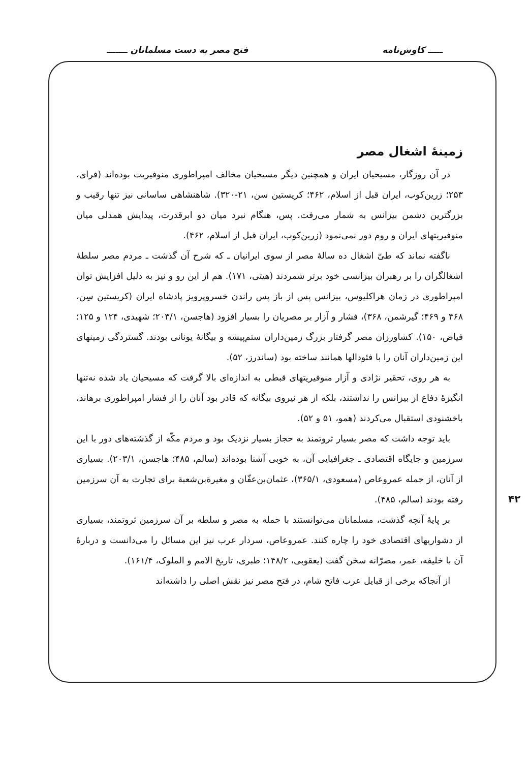ـــــ کاوش‌نامه فتح مصر به دست مسلمانان ـــــــ
زمینهٔ اشغال مصر
در آن روزگار، مسیحیان ایران و همچنین دیگر مسیحیان مخالف امپراطوری منوفیریت بوده‌اند (فرای، ۲۵۳؛ زرین‌کوب، ایران قبل از اسلام، ۴۶۲؛ کریستین سن، ۲۱-۳۲۰). شاهنشاهی ساسانی نیز تنها رقیب و بزرگترین دشمن بیزانس به شمار می‌رفت. پس، هنگام نبرد میان دو ابرقدرت، پیدایش همدلی میان منوفیریتهای ایران و روم دور نمی‌نمود (زرین‌کوب، ایران قبل از اسلام، ۴۶۲).
ناگفته نماند که طیّ اشغال ده سالهٔ مصر از سوی ایرانیان ـ که شرح آن گذشت ـ مردم مصر سلطهٔ اشغالگران را بر رهبران بیزانسی خود برتر شمردند (هیتی، ۱۷۱). هم از این رو و نیز به دلیل افزایش توان امپراطوری در زمان هراکلیوس، بیزانس پس از باز پس راندن خسروپرویز پادشاه ایران (کریستین سِن، ۴۶۸ و ۴۶۹؛ گیرشمن، ۳۶۸)، فشار و آزار بر مصریان را بسیار افزود (هاجسن، ۲۰۳/۱؛ شهیدی، ۱۲۴ و ۱۲۵؛ فیاض، ۱۵۰). کشاورزان مصر گرفتار بزرگ زمین‌داران ستم‌پیشه و بیگانهٔ یونانی بودند. گستردگی زمینهای این زمین‌داران آنان را با فئودالها همانند ساخته بود (ساندرز، ۵۲).
به هر روی، تحقیر نژادی و آزار منوفیریتهای قبطی به اندازه‌ای بالا گرفت که مسیحیان یاد شده نه‌تنها انگیزهٔ دفاع از بیزانس را نداشتند، بلکه از هر نیروی بیگانه که قادر بود آنان را از فشار امپراطوری برهاند، باخشنودی استقبال می‌کردند (همو، ۵۱ و ۵۲).
باید توجه داشت که مصر بسیار ثروتمند به حجاز بسیار نزدیک بود و مردم مکّه از گذشته‌های دور با این سرزمین و جایگاه اقتصادی ـ جغرافیایی آن، به خوبی آشنا بوده‌اند (سالم، ۴۸۵؛ هاجسن، ۲۰۳/۱). بسیاری از آنان، از جمله عمروعاص (مسعودی، ۳۶۵/۱)، عثمان‌بن‌عفّان و مغیرة‌بن‌شعبة برای تجارت به آن سرزمین رفته بودند (سالم، ۴۸۵).
بر پایهٔ آنچه گذشت، مسلمانان می‌توانستند با حمله به مصر و سلطه بر آن سرزمین ثروتمند، بسیاری از دشواریهای اقتصادی خود را چاره کنند. عمروعاص، سردار عرب نیز این مسائل را می‌دانست و دربارهٔ آن با خلیفه، عمر، مصرّانه سخن گفت (یعقوبی، ۱۴۸/۲؛ طبری، تاریخ الامم و الملوک، ۱۶۱/۴).
از آنجاکه برخی از قبایل عرب فاتح شام، در فتح مصر نیز نقش اصلی را داشته‌اند
۴۲